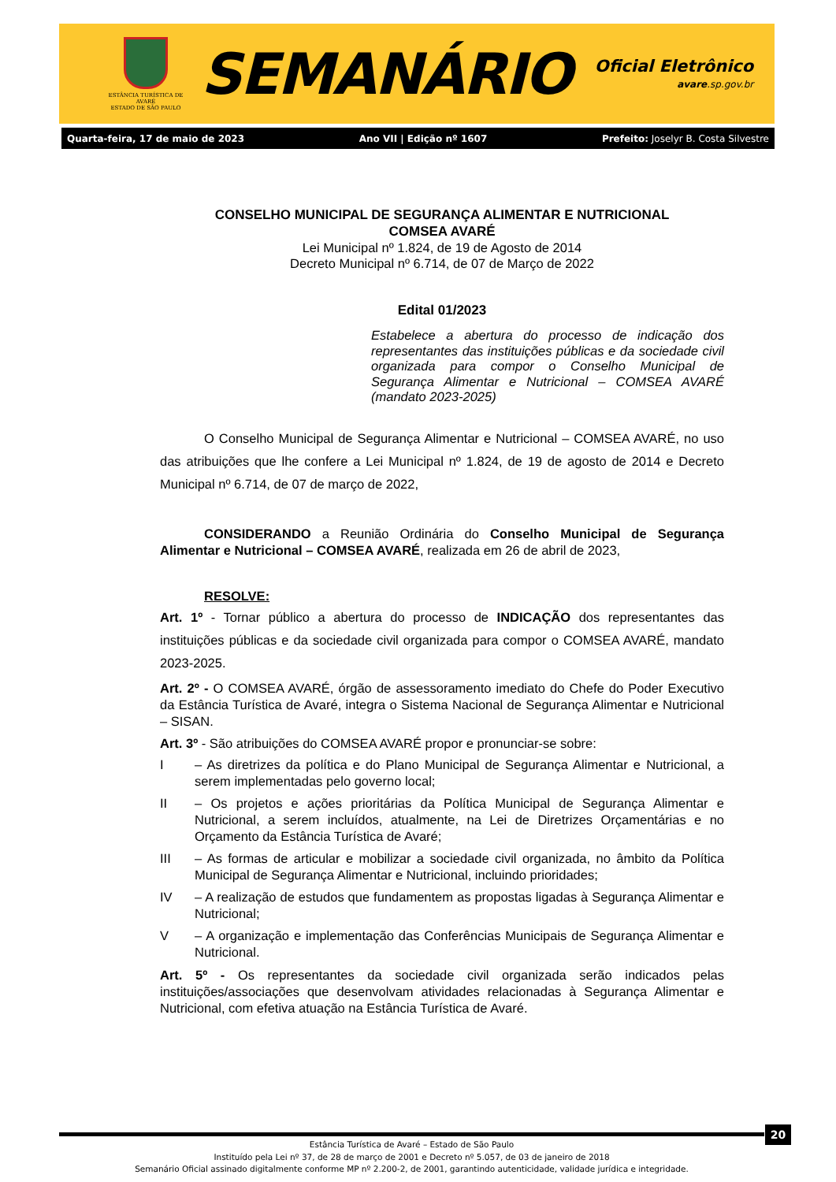ESTÂNCIA TURÍSTICA DE AVARÉ
ESTADO DE SÃO PAULO
SEMANÁRIO
Oficial Eletrônico
avare.sp.gov.br
Quarta-feira, 17 de maio de 2023 Ano VII | Edição nº 1607 Prefeito: Joselyr B. Costa Silvestre
CONSELHO MUNICIPAL DE SEGURANÇA ALIMENTAR E NUTRICIONAL
COMSEA AVARÉ
Lei Municipal nº 1.824, de 19 de Agosto de 2014
Decreto Municipal nº 6.714, de 07 de Março de 2022
Edital 01/2023
Estabelece a abertura do processo de indicação dos representantes das instituições públicas e da sociedade civil organizada para compor o Conselho Municipal de Segurança Alimentar e Nutricional – COMSEA AVARÉ (mandato 2023-2025)
O Conselho Municipal de Segurança Alimentar e Nutricional – COMSEA AVARÉ, no uso das atribuições que lhe confere a Lei Municipal nº 1.824, de 19 de agosto de 2014 e Decreto Municipal nº 6.714, de 07 de março de 2022,
CONSIDERANDO a Reunião Ordinária do Conselho Municipal de Segurança Alimentar e Nutricional – COMSEA AVARÉ, realizada em 26 de abril de 2023,
RESOLVE:
Art. 1º - Tornar público a abertura do processo de INDICAÇÃO dos representantes das instituições públicas e da sociedade civil organizada para compor o COMSEA AVARÉ, mandato 2023-2025.
Art. 2º - O COMSEA AVARÉ, órgão de assessoramento imediato do Chefe do Poder Executivo da Estância Turística de Avaré, integra o Sistema Nacional de Segurança Alimentar e Nutricional – SISAN.
Art. 3º - São atribuições do COMSEA AVARÉ propor e pronunciar-se sobre:
I – As diretrizes da política e do Plano Municipal de Segurança Alimentar e Nutricional, a serem implementadas pelo governo local;
II – Os projetos e ações prioritárias da Política Municipal de Segurança Alimentar e Nutricional, a serem incluídos, atualmente, na Lei de Diretrizes Orçamentárias e no Orçamento da Estância Turística de Avaré;
III – As formas de articular e mobilizar a sociedade civil organizada, no âmbito da Política Municipal de Segurança Alimentar e Nutricional, incluindo prioridades;
IV – A realização de estudos que fundamentem as propostas ligadas à Segurança Alimentar e Nutricional;
V – A organização e implementação das Conferências Municipais de Segurança Alimentar e Nutricional.
Art. 5º - Os representantes da sociedade civil organizada serão indicados pelas instituições/associações que desenvolvam atividades relacionadas à Segurança Alimentar e Nutricional, com efetiva atuação na Estância Turística de Avaré.
20
Estância Turística de Avaré – Estado de São Paulo
Instituído pela Lei nº 37, de 28 de março de 2001 e Decreto nº 5.057, de 03 de janeiro de 2018
Semanário Oficial assinado digitalmente conforme MP nº 2.200-2, de 2001, garantindo autenticidade, validade jurídica e integridade.